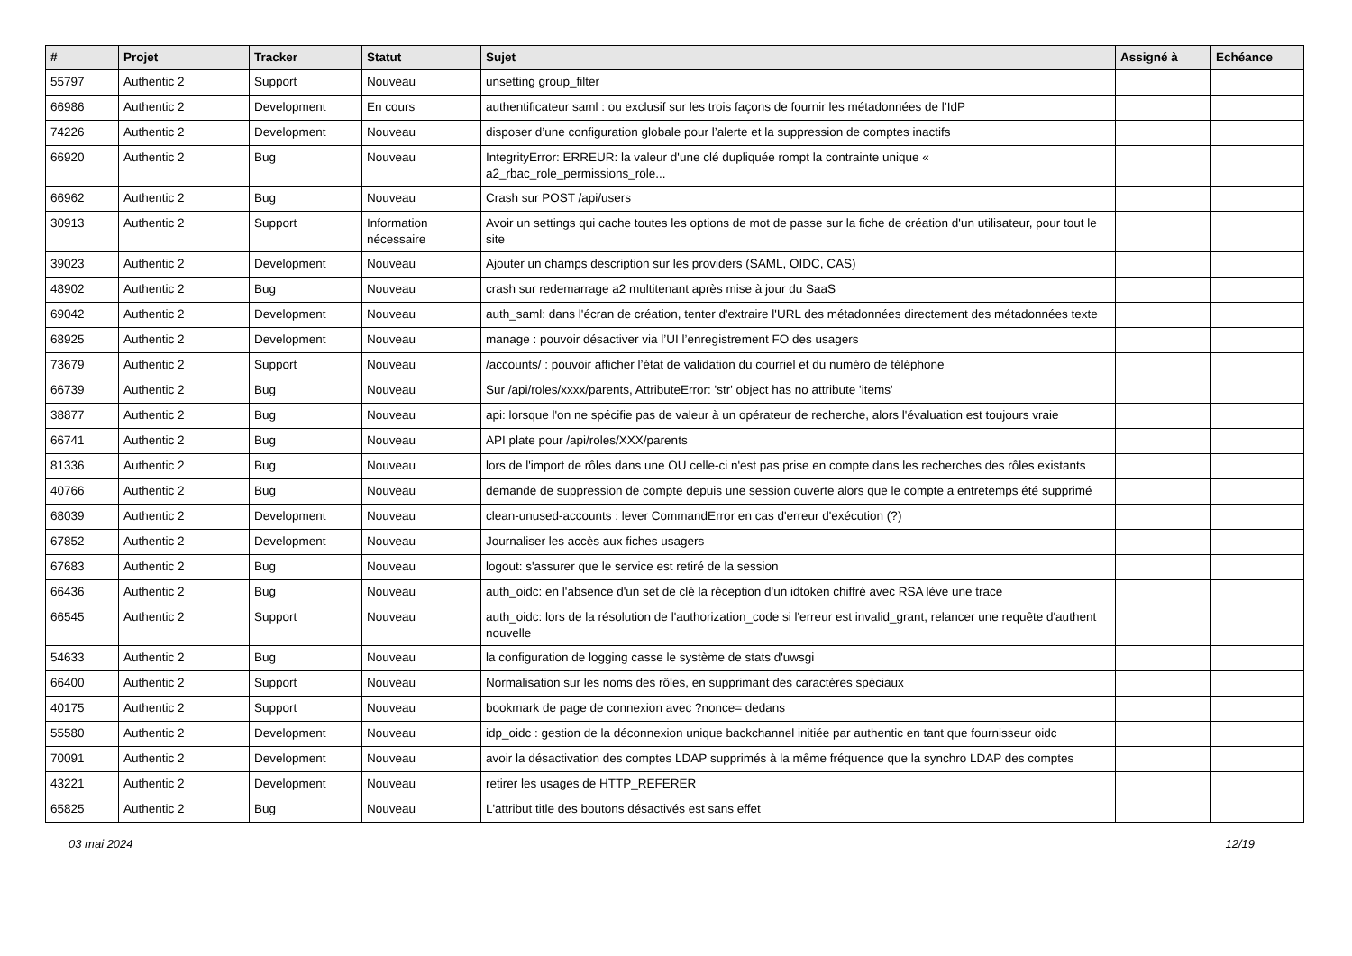| # | Projet | Tracker | Statut | Sujet | Assigné à | Echéance |
| --- | --- | --- | --- | --- | --- | --- |
| 55797 | Authentic 2 | Support | Nouveau | unsetting group_filter | | |
| 66986 | Authentic 2 | Development | En cours | authentificateur saml : ou exclusif sur les trois façons de fournir les métadonnées de l’IdP | | |
| 74226 | Authentic 2 | Development | Nouveau | disposer d’une configuration globale pour l’alerte et la suppression de comptes inactifs | | |
| 66920 | Authentic 2 | Bug | Nouveau | IntegrityError: ERREUR: la valeur d'une clé dupliquée rompt la contrainte unique « a2_rbac_role_permissions_role... | | |
| 66962 | Authentic 2 | Bug | Nouveau | Crash sur POST /api/users | | |
| 30913 | Authentic 2 | Support | Information nécessaire | Avoir un settings qui cache toutes les options de mot de passe sur la fiche de création d'un utilisateur, pour tout le site | | |
| 39023 | Authentic 2 | Development | Nouveau | Ajouter un champs description sur les providers (SAML, OIDC, CAS) | | |
| 48902 | Authentic 2 | Bug | Nouveau | crash sur redemarrage a2 multitenant après mise à jour du SaaS | | |
| 69042 | Authentic 2 | Development | Nouveau | auth_saml: dans l'écran de création, tenter d'extraire l'URL des métadonnées directement des métadonnées texte | | |
| 68925 | Authentic 2 | Development | Nouveau | manage : pouvoir désactiver via l’UI l’enregistrement FO des usagers | | |
| 73679 | Authentic 2 | Support | Nouveau | /accounts/ : pouvoir afficher l’état de validation du courriel et du numéro de téléphone | | |
| 66739 | Authentic 2 | Bug | Nouveau | Sur /api/roles/xxxx/parents, AttributeError: 'str' object has no attribute 'items' | | |
| 38877 | Authentic 2 | Bug | Nouveau | api: lorsque l'on ne spécifie pas de valeur à un opérateur de recherche, alors l'évaluation est toujours vraie | | |
| 66741 | Authentic 2 | Bug | Nouveau | API plate pour /api/roles/XXX/parents | | |
| 81336 | Authentic 2 | Bug | Nouveau | lors de l'import de rôles dans une OU celle-ci n'est pas prise en compte dans les recherches des rôles existants | | |
| 40766 | Authentic 2 | Bug | Nouveau | demande de suppression de compte depuis une session ouverte alors que le compte a entretemps été supprimé | | |
| 68039 | Authentic 2 | Development | Nouveau | clean-unused-accounts : lever CommandError en cas d'erreur d'exécution (?) | | |
| 67852 | Authentic 2 | Development | Nouveau | Journaliser les accès aux fiches usagers | | |
| 67683 | Authentic 2 | Bug | Nouveau | logout: s'assurer que le service est retiré de la session | | |
| 66436 | Authentic 2 | Bug | Nouveau | auth_oidc: en l'absence d'un set de clé la réception d'un idtoken chiffré avec RSA lève une trace | | |
| 66545 | Authentic 2 | Support | Nouveau | auth_oidc: lors de la résolution de l'authorization_code si l'erreur est invalid_grant, relancer une requête d'authent nouvelle | | |
| 54633 | Authentic 2 | Bug | Nouveau | la configuration de logging casse le système de stats d'uwsgi | | |
| 66400 | Authentic 2 | Support | Nouveau | Normalisation sur les noms des rôles, en supprimant des caractéres spéciaux | | |
| 40175 | Authentic 2 | Support | Nouveau | bookmark de page de connexion avec ?nonce= dedans | | |
| 55580 | Authentic 2 | Development | Nouveau | idp_oidc : gestion de la déconnexion unique backchannel initiée par authentic en tant que fournisseur oidc | | |
| 70091 | Authentic 2 | Development | Nouveau | avoir la désactivation des comptes LDAP supprimés à la même fréquence que la synchro LDAP des comptes | | |
| 43221 | Authentic 2 | Development | Nouveau | retirer les usages de HTTP_REFERER | | |
| 65825 | Authentic 2 | Bug | Nouveau | L'attribut title des boutons désactivés est sans effet | | |
03 mai 2024 12/19